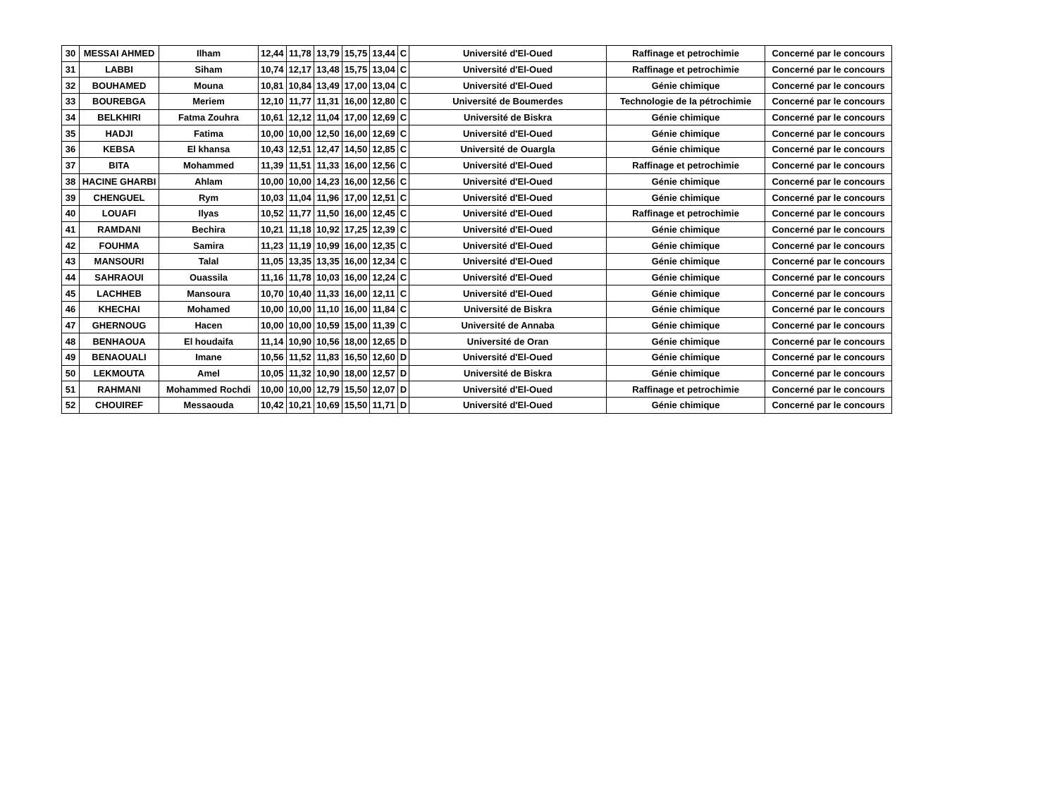| 30 | MESSAI AHMED | Ilham | 12,44 | 11,78 | 13,79 | 15,75 | 13,44 | C | Université d'El-Oued | Raffinage et petrochimie | Concerné par le concours |
| 31 | LABBI | Siham | 10,74 | 12,17 | 13,48 | 15,75 | 13,04 | C | Université d'El-Oued | Raffinage et petrochimie | Concerné par le concours |
| 32 | BOUHAMED | Mouna | 10,81 | 10,84 | 13,49 | 17,00 | 13,04 | C | Université d'El-Oued | Génie chimique | Concerné par le concours |
| 33 | BOUREBGA | Meriem | 12,10 | 11,77 | 11,31 | 16,00 | 12,80 | C | Université de Boumerdes | Technologie de la pétrochimie | Concerné par le concours |
| 34 | BELKHIRI | Fatma Zouhra | 10,61 | 12,12 | 11,04 | 17,00 | 12,69 | C | Université de Biskra | Génie chimique | Concerné par le concours |
| 35 | HADJI | Fatima | 10,00 | 10,00 | 12,50 | 16,00 | 12,69 | C | Université d'El-Oued | Génie chimique | Concerné par le concours |
| 36 | KEBSA | El khansa | 10,43 | 12,51 | 12,47 | 14,50 | 12,85 | C | Université de Ouargla | Génie chimique | Concerné par le concours |
| 37 | BITA | Mohammed | 11,39 | 11,51 | 11,33 | 16,00 | 12,56 | C | Université d'El-Oued | Raffinage et petrochimie | Concerné par le concours |
| 38 | HACINE GHARBI | Ahlam | 10,00 | 10,00 | 14,23 | 16,00 | 12,56 | C | Université d'El-Oued | Génie chimique | Concerné par le concours |
| 39 | CHENGUEL | Rym | 10,03 | 11,04 | 11,96 | 17,00 | 12,51 | C | Université d'El-Oued | Génie chimique | Concerné par le concours |
| 40 | LOUAFI | Ilyas | 10,52 | 11,77 | 11,50 | 16,00 | 12,45 | C | Université d'El-Oued | Raffinage et petrochimie | Concerné par le concours |
| 41 | RAMDANI | Bechira | 10,21 | 11,18 | 10,92 | 17,25 | 12,39 | C | Université d'El-Oued | Génie chimique | Concerné par le concours |
| 42 | FOUHMA | Samira | 11,23 | 11,19 | 10,99 | 16,00 | 12,35 | C | Université d'El-Oued | Génie chimique | Concerné par le concours |
| 43 | MANSOURI | Talal | 11,05 | 13,35 | 13,35 | 16,00 | 12,34 | C | Université d'El-Oued | Génie chimique | Concerné par le concours |
| 44 | SAHRAOUI | Ouassila | 11,16 | 11,78 | 10,03 | 16,00 | 12,24 | C | Université d'El-Oued | Génie chimique | Concerné par le concours |
| 45 | LACHHEB | Mansoura | 10,70 | 10,40 | 11,33 | 16,00 | 12,11 | C | Université d'El-Oued | Génie chimique | Concerné par le concours |
| 46 | KHECHAI | Mohamed | 10,00 | 10,00 | 11,10 | 16,00 | 11,84 | C | Université de Biskra | Génie chimique | Concerné par le concours |
| 47 | GHERNOUG | Hacen | 10,00 | 10,00 | 10,59 | 15,00 | 11,39 | C | Université de Annaba | Génie chimique | Concerné par le concours |
| 48 | BENHAOUA | El houdaifa | 11,14 | 10,90 | 10,56 | 18,00 | 12,65 | D | Université de Oran | Génie chimique | Concerné par le concours |
| 49 | BENAOUALI | Imane | 10,56 | 11,52 | 11,83 | 16,50 | 12,60 | D | Université d'El-Oued | Génie chimique | Concerné par le concours |
| 50 | LEKMOUTA | Amel | 10,05 | 11,32 | 10,90 | 18,00 | 12,57 | D | Université de Biskra | Génie chimique | Concerné par le concours |
| 51 | RAHMANI | Mohammed Rochdi | 10,00 | 10,00 | 12,79 | 15,50 | 12,07 | D | Université d'El-Oued | Raffinage et petrochimie | Concerné par le concours |
| 52 | CHOUIREF | Messaouda | 10,42 | 10,21 | 10,69 | 15,50 | 11,71 | D | Université d'El-Oued | Génie chimique | Concerné par le concours |